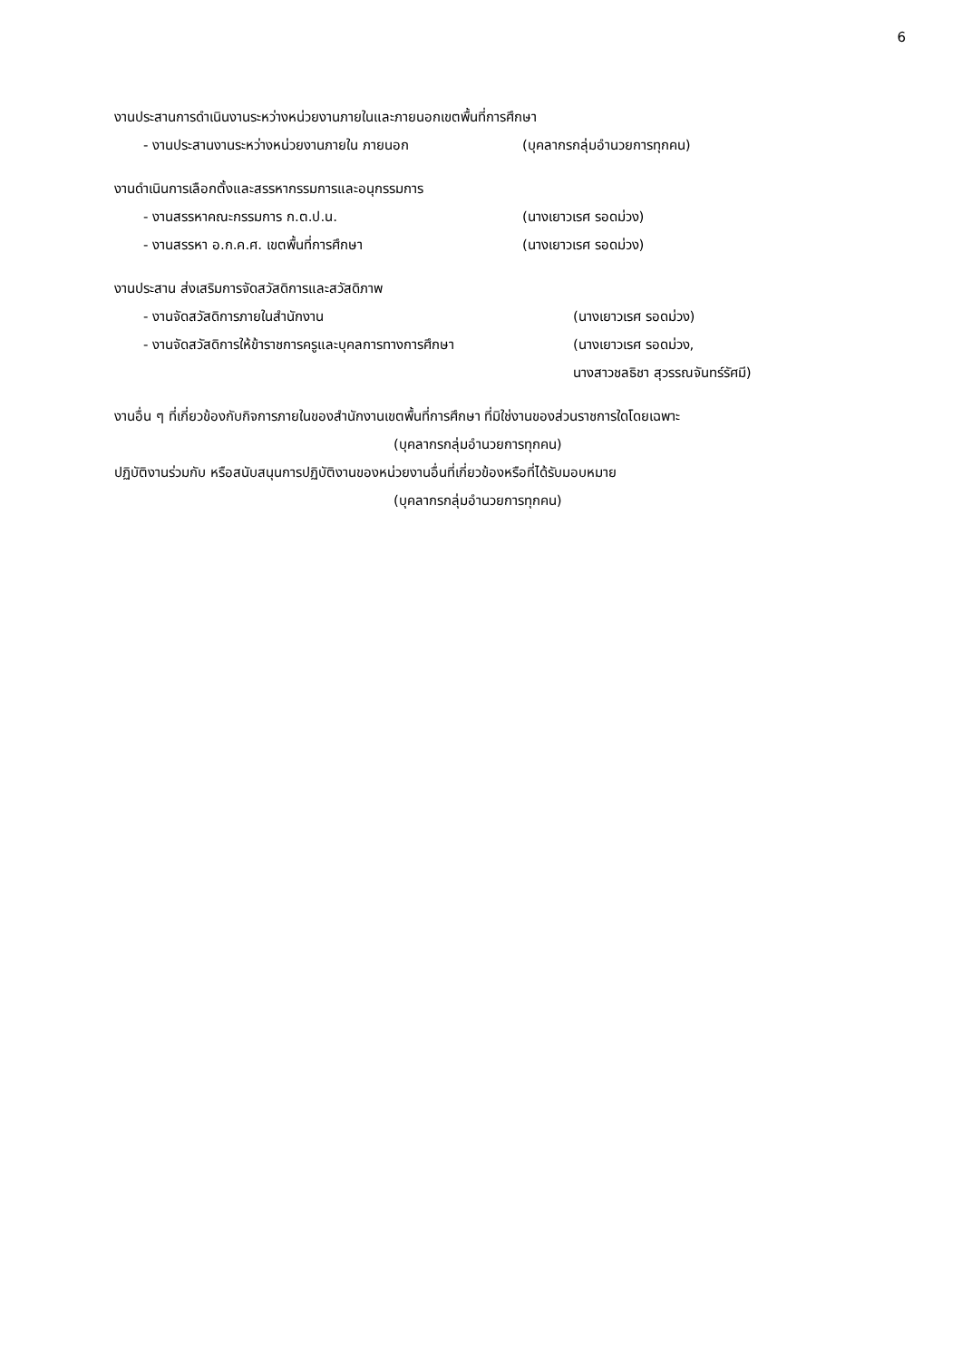6
งานประสานการดำเนินงานระหว่างหน่วยงานภายในและภายนอกเขตพื้นที่การศึกษา
- งานประสานงานระหว่างหน่วยงานภายใน ภายนอก (บุคลากรกลุ่มอำนวยการทุกคน)
งานดำเนินการเลือกตั้งและสรรหากรรมการและอนุกรรมการ
- งานสรรหาคณะกรรมการ ก.ต.ป.น. (นางเยาวเรศ รอดม่วง)
- งานสรรหา อ.ก.ค.ศ. เขตพื้นที่การศึกษา (นางเยาวเรศ รอดม่วง)
งานประสาน ส่งเสริมการจัดสวัสดิการและสวัสดิภาพ
- งานจัดสวัสดิการภายในสำนักงาน (นางเยาวเรศ รอดม่วง)
- งานจัดสวัสดิการให้ข้าราชการครูและบุคลการทางการศึกษา (นางเยาวเรศ รอดม่วง,
นางสาวชลธิชา สุวรรณจันทร์รัศมี)
งานอื่น ๆ ที่เกี่ยวข้องกับกิจการภายในของสำนักงานเขตพื้นที่การศึกษา ที่มิใช่งานของส่วนราชการใดโดยเฉพาะ
(บุคลากรกลุ่มอำนวยการทุกคน)
ปฏิบัติงานร่วมกับ หรือสนับสนุนการปฏิบัติงานของหน่วยงานอื่นที่เกี่ยวข้องหรือที่ได้รับมอบหมาย
(บุคลากรกลุ่มอำนวยการทุกคน)